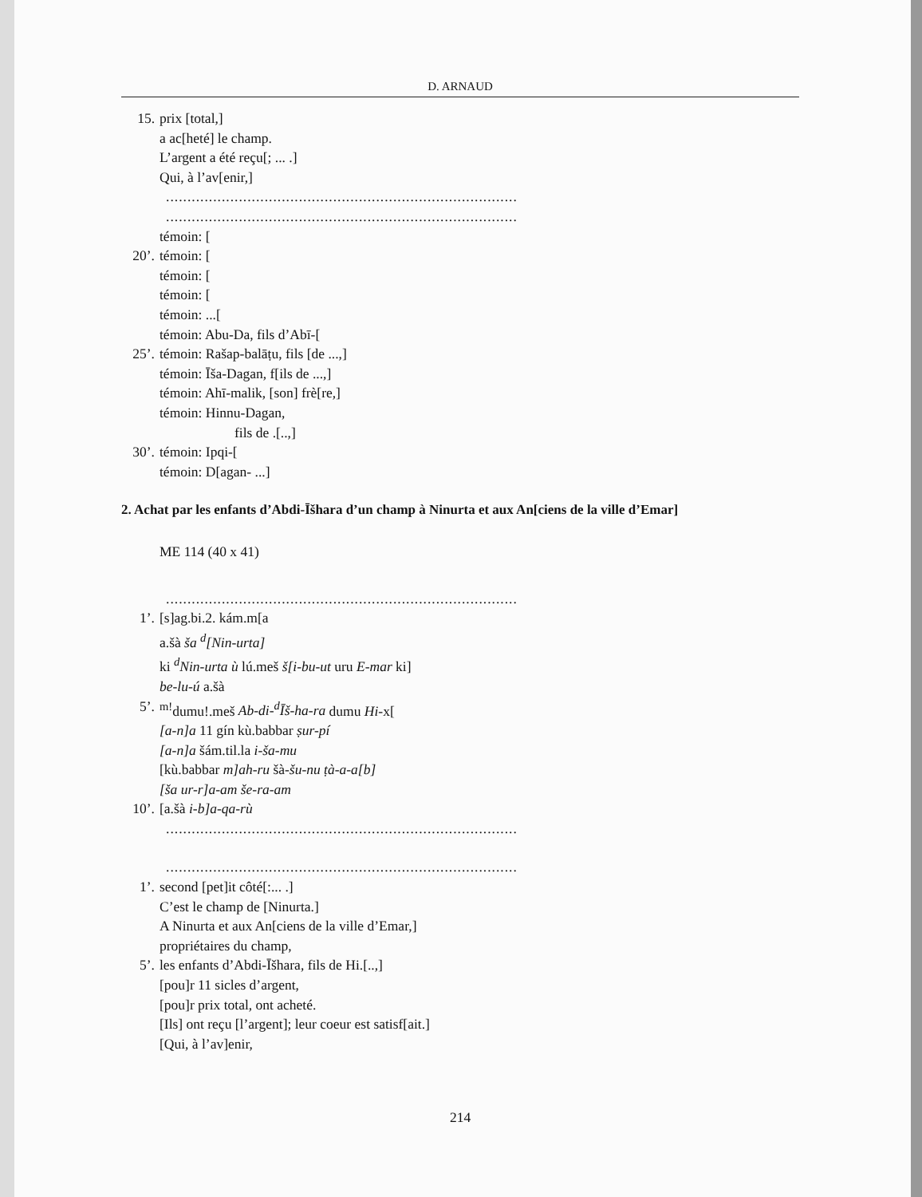D. ARNAUD
15. prix [total,]
a ac[heté] le champ.
L’argent a été reçu[; ... .]
Qui, à l’av[enir,]
..................................................................................
..................................................................................
témoin: [
20’. témoin: [
témoin: [
témoin: [
témoin: ...[
témoin: Abu-Da, fils d’Abī-[
25’. témoin: Rašap-balāṭu, fils [de ...,]
témoin: Īša-Dagan, f[ils de ...,]
témoin: Ahī-malik, [son] frè[re,]
témoin: Hinnu-Dagan,
fils de .[..,]
30’. témoin: Ipqi-[
témoin: D[agan- ...]
2. Achat par les enfants d’Abdi-Īšhara d’un champ à Ninurta et aux An[ciens de la ville d’Emar]
ME 114 (40 x 41)
..................................................................................
1’. [s]ag.bi.2. kám.m[a
a.šà ša <sup>d</sup>[Nin-urta]
ki <sup>d</sup>Nin-urta ù lú.meš š[i-bu-ut uru E-mar ki]
be-lu-ú a.šà
5’. <sup>m!</sup>dumu!.meš Ab-di-<sup>d</sup>Īš-ha-ra dumu Hi-x[
[a-n]a 11 gín kù.babbar ṣur-pí
[a-n]a šám.til.la i-ša-mu
[kù.babbar m]ah-ru šà-šu-nu ṭà-a-a[b]
[ša ur-r]a-am še-ra-am
10’. [a.šà i-b]a-qa-rù
..................................................................................
..................................................................................
1’. second [pet]it côté[:... .]
C’est le champ de [Ninurta.]
A Ninurta et aux An[ciens de la ville d’Emar,]
propriétaires du champ,
5’. les enfants d’Abdi-Īšhara, fils de Hi.[..,]
[pou]r 11 sicles d’argent,
[pou]r prix total, ont acheté.
[Ils] ont reçu [l’argent]; leur coeur est satisf[ait.]
[Qui, à l’av]enir,
214